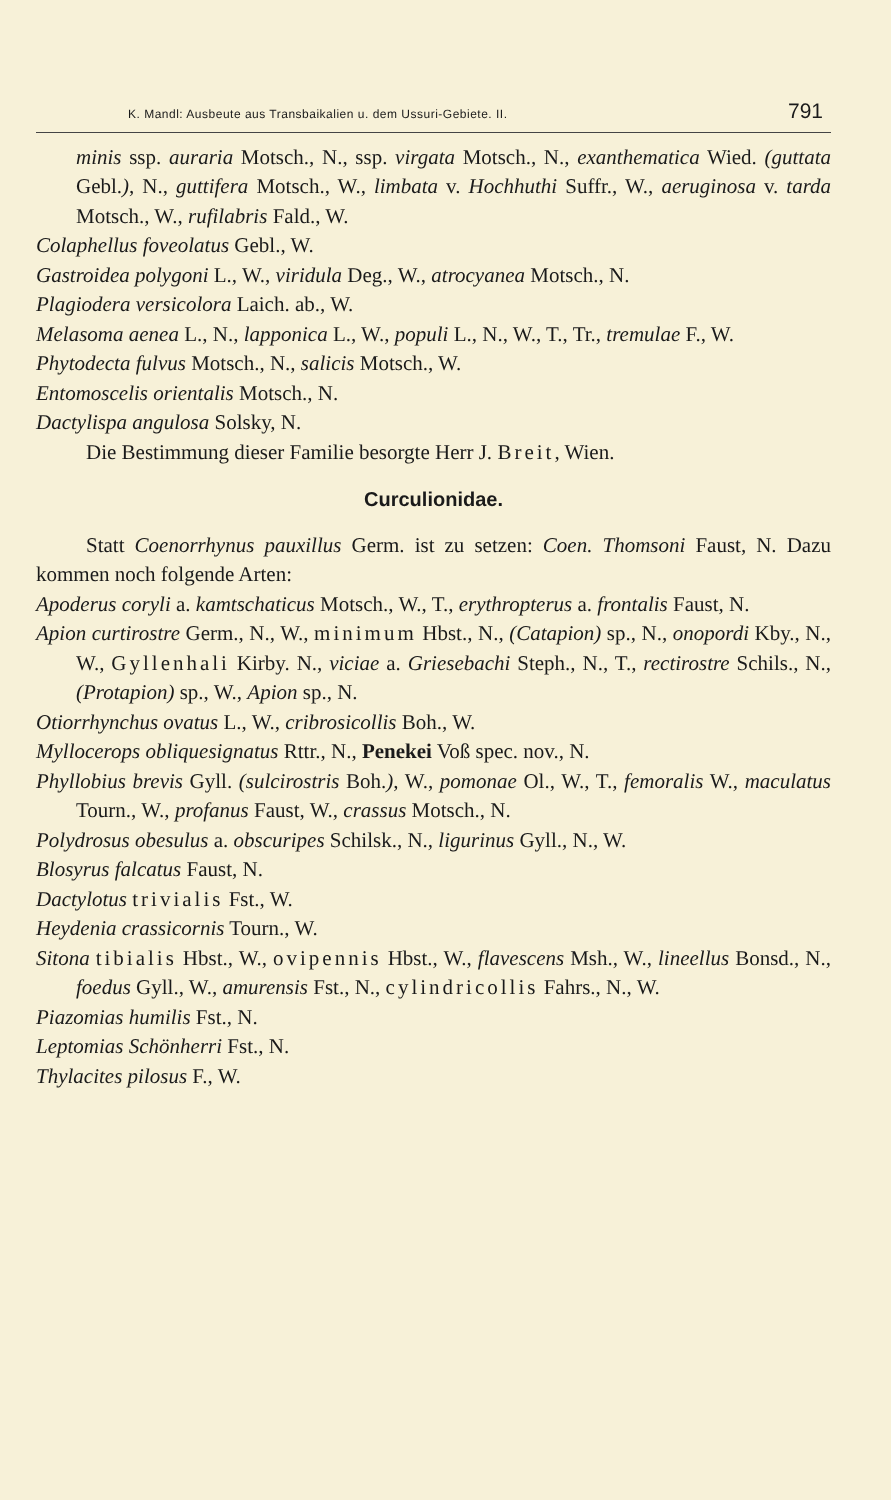K. Mandl: Ausbeute aus Transbaikalien u. dem Ussuri-Gebiete. II. 791
minis ssp. auraria Motsch., N., ssp. virgata Motsch., N., exanthematica Wied. (guttata Gebl.), N., guttifera Motsch., W., limbata v. Hochhuthi Suffr., W., aeruginosa v. tarda Motsch., W., rufilabris Fald., W.
Colaphellus foveolatus Gebl., W.
Gastroidea polygoni L., W., viridula Deg., W., atrocyanea Motsch., N.
Plagiodera versicolora Laich. ab., W.
Melasoma aenea L., N., lapponica L., W., populi L., N., W., T., Tr., tremulae F., W.
Phytodecta fulvus Motsch., N., salicis Motsch., W.
Entomoscelis orientalis Motsch., N.
Dactylispa angulosa Solsky, N.
Die Bestimmung dieser Familie besorgte Herr J. Breit, Wien.
Curculionidae.
Statt Coenorrhynus pauxillus Germ. ist zu setzen: Coen. Thomsoni Faust, N. Dazu kommen noch folgende Arten:
Apoderus coryli a. kamtschaticus Motsch., W., T., erythropterus a. frontalis Faust, N.
Apion curtirostre Germ., N., W., minimum Hbst., N., (Catapion) sp., N., onopordi Kby., N., W., Gyllenhali Kirby. N., viciae a. Griesebachi Steph., N., T., rectirostre Schils., N., (Protapion) sp., W., Apion sp., N.
Otiorrhynchus ovatus L., W., cribrosicollis Boh., W.
Myllocerops obliquesignatus Rttr., N., Penekei Voß spec. nov., N.
Phyllobius brevis Gyll. (sulcirostris Boh.), W., pomonae Ol., W., T., femoralis W., maculatus Tourn., W., profanus Faust, W., crassus Motsch., N.
Polydrosus obesulus a. obscuripes Schilsk., N., ligurinus Gyll., N., W.
Blosyrus falcatus Faust, N.
Dactylotus trivialis Fst., W.
Heydenia crassicornis Tourn., W.
Sitona tibialis Hbst., W., ovipennis Hbst., W., flavescens Msh., W., lineellus Bonsd., N., foedus Gyll., W., amurensis Fst., N., cylindricollis Fahrs., N., W.
Piazomias humilis Fst., N.
Leptomias Schönherri Fst., N.
Thylacites pilosus F., W.